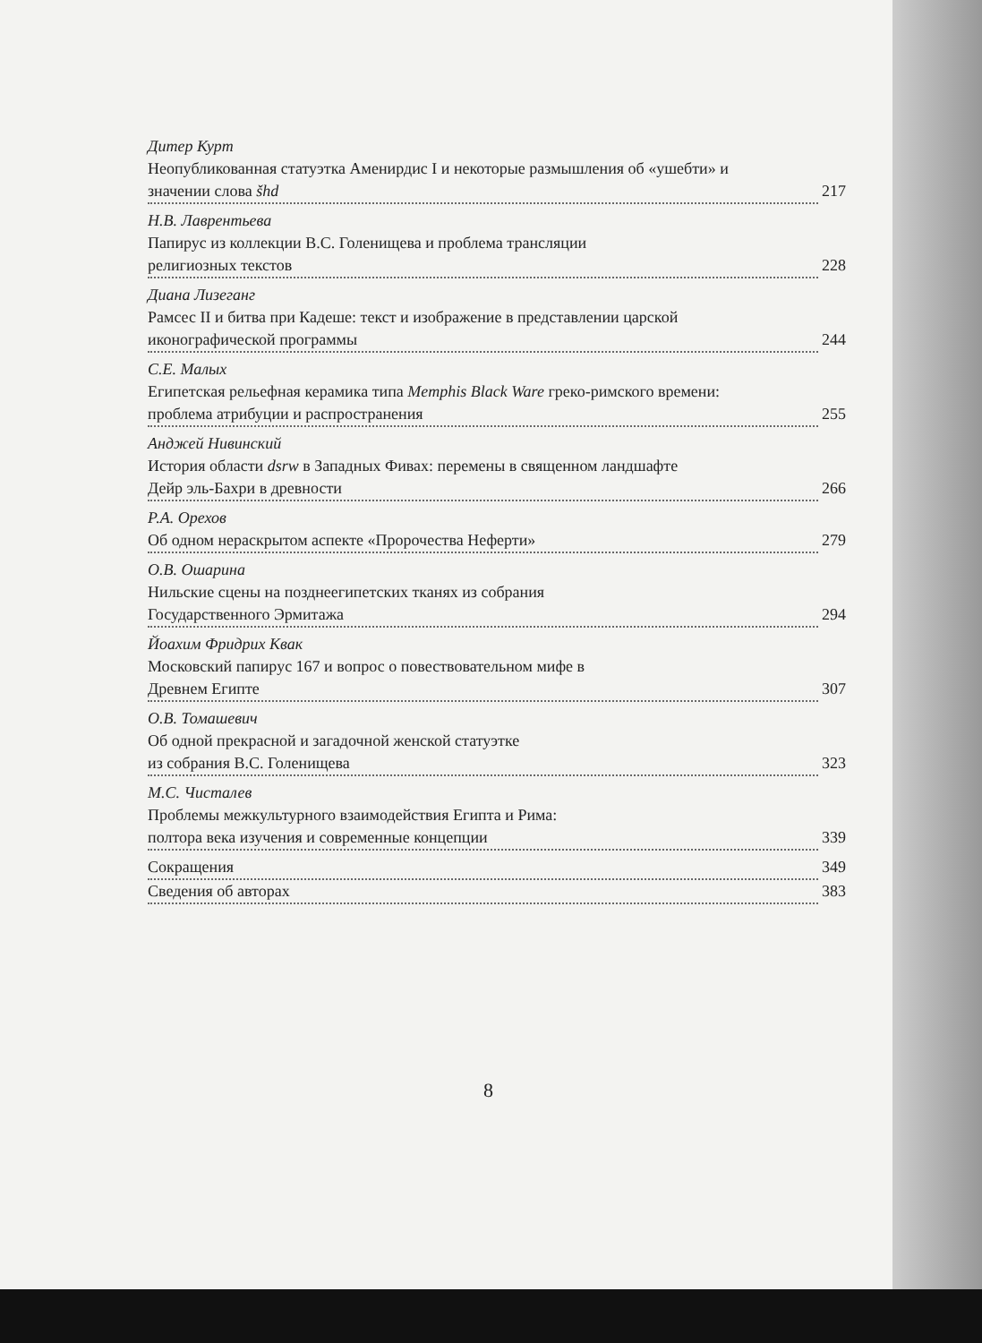Дитер Курт
Неопубликованная статуэтка Аменирдис I и некоторые размышления об «ушебти» и
значении слова šhd 217
Н.В. Лаврентьева
Папирус из коллекции В.С. Голенищева и проблема трансляции
религиозных текстов 228
Диана Лизеганг
Рамсес II и битва при Кадеше: текст и изображение в представлении царской
иконографической программы 244
С.Е. Малых
Египетская рельефная керамика типа Memphis Black Ware греко-римского времени:
проблема атрибуции и распространения 255
Анджей Нивинский
История области dsrw в Западных Фивах: перемены в священном ландшафте
Дейр эль-Бахри в древности 266
Р.А. Орехов
Об одном нераскрытом аспекте «Пророчества Неферти» 279
О.В. Ошарина
Нильские сцены на позднеегипетских тканях из собрания
Государственного Эрмитажа 294
Йоахим Фридрих Квак
Московский папирус 167 и вопрос о повествовательном мифе в
Древнем Египте 307
О.В. Томашевич
Об одной прекрасной и загадочной женской статуэтке
из собрания В.С. Голенищева 323
М.С. Чисталев
Проблемы межкультурного взаимодействия Египта и Рима:
полтора века изучения и современные концепции 339
Сокращения 349
Сведения об авторах 383
8